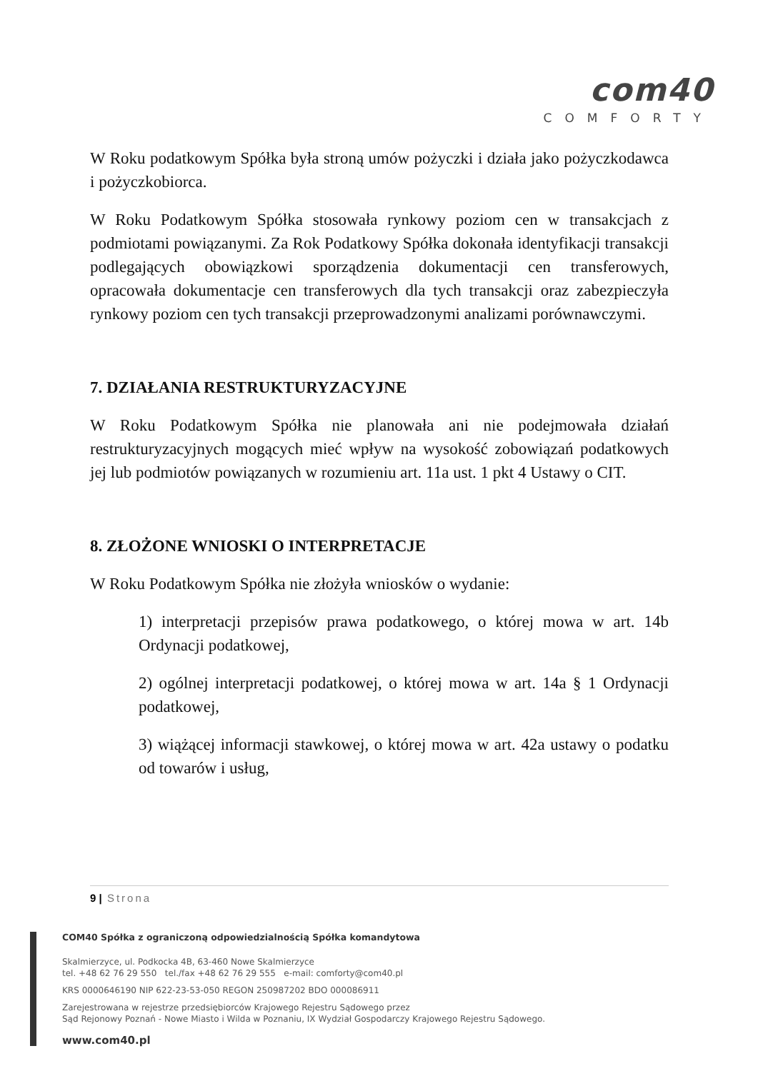com40
COMFORTY
W Roku podatkowym Spółka była stroną umów pożyczki i działa jako pożyczkodawca i pożyczkobiorca.
W Roku Podatkowym Spółka stosowała rynkowy poziom cen w transakcjach z podmiotami powiązanymi. Za Rok Podatkowy Spółka dokonała identyfikacji transakcji podlegających obowiązkowi sporządzenia dokumentacji cen transferowych, opracowała dokumentacje cen transferowych dla tych transakcji oraz zabezpieczyła rynkowy poziom cen tych transakcji przeprowadzonymi analizami porównawczymi.
7. DZIAŁANIA RESTRUKTURYZACYJNE
W Roku Podatkowym Spółka nie planowała ani nie podejmowała działań restrukturyzacyjnych mogących mieć wpływ na wysokość zobowiązań podatkowych jej lub podmiotów powiązanych w rozumieniu art. 11a ust. 1 pkt 4 Ustawy o CIT.
8. ZŁOŻONE WNIOSKI O INTERPRETACJE
W Roku Podatkowym Spółka nie złożyła wniosków o wydanie:
1) interpretacji przepisów prawa podatkowego, o której mowa w art. 14b Ordynacji podatkowej,
2) ogólnej interpretacji podatkowej, o której mowa w art. 14a § 1 Ordynacji podatkowej,
3) wiążącej informacji stawkowej, o której mowa w art. 42a ustawy o podatku od towarów i usług,
9 | Strona
COM40 Spółka z ograniczoną odpowiedzialnością Spółka komandytowa
Skalmierzyce, ul. Podkocka 4B, 63-460 Nowe Skalmierzyce
tel. +48 62 76 29 550 tel./fax +48 62 76 29 555 e-mail: comforty@com40.pl
KRS 0000646190 NIP 622-23-53-050 REGON 250987202 BDO 000086911
Zarejestrowana w rejestrze przedsiębiorców Krajowego Rejestru Sądowego przez
Sąd Rejonowy Poznań - Nowe Miasto i Wilda w Poznaniu, IX Wydział Gospodarczy Krajowego Rejestru Sądowego.
www.com40.pl